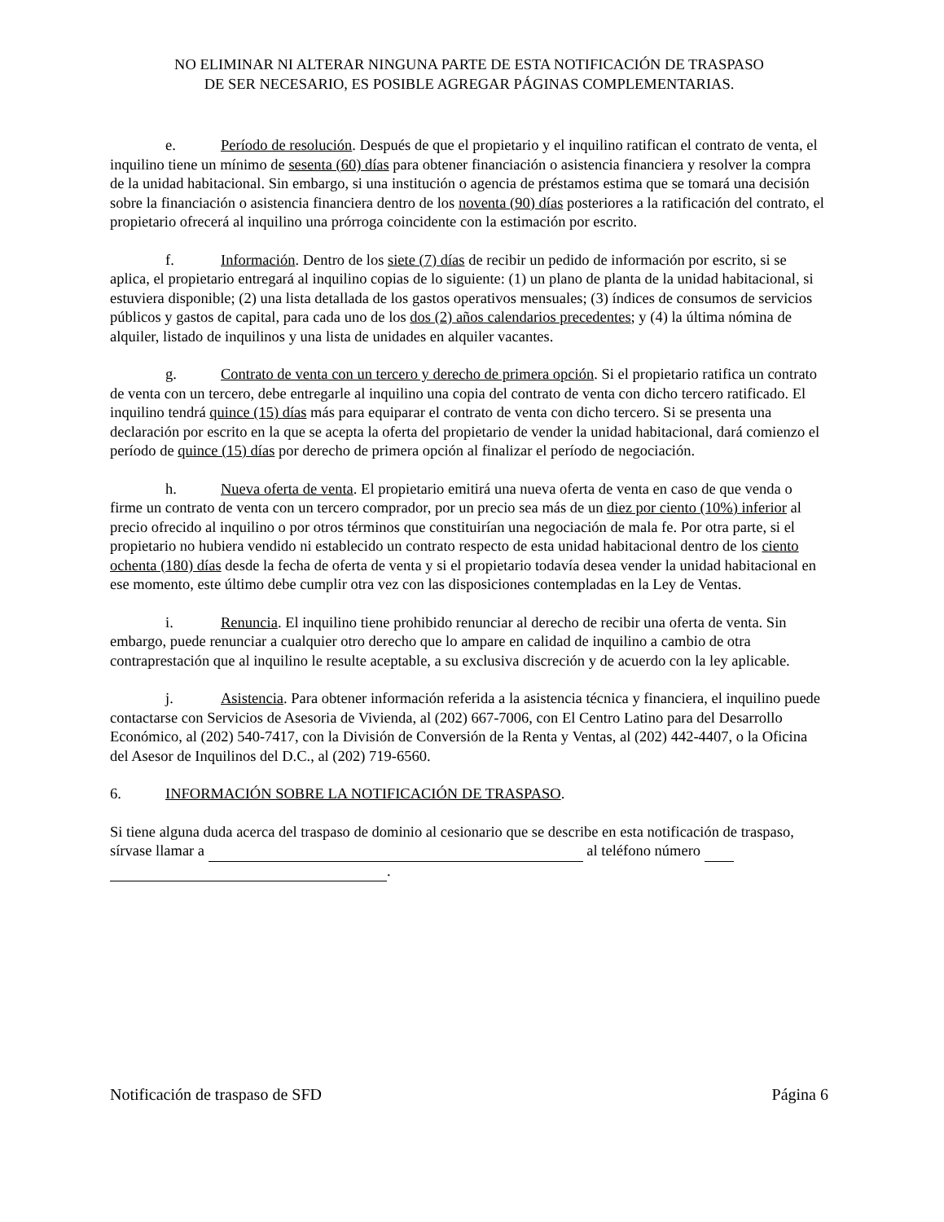NO ELIMINAR NI ALTERAR NINGUNA PARTE DE ESTA NOTIFICACIÓN DE TRASPASO
DE SER NECESARIO, ES POSIBLE AGREGAR PÁGINAS COMPLEMENTARIAS.
e. Período de resolución. Después de que el propietario y el inquilino ratifican el contrato de venta, el inquilino tiene un mínimo de sesenta (60) días para obtener financiación o asistencia financiera y resolver la compra de la unidad habitacional. Sin embargo, si una institución o agencia de préstamos estima que se tomará una decisión sobre la financiación o asistencia financiera dentro de los noventa (90) días posteriores a la ratificación del contrato, el propietario ofrecerá al inquilino una prórroga coincidente con la estimación por escrito.
f. Información. Dentro de los siete (7) días de recibir un pedido de información por escrito, si se aplica, el propietario entregará al inquilino copias de lo siguiente: (1) un plano de planta de la unidad habitacional, si estuviera disponible; (2) una lista detallada de los gastos operativos mensuales; (3) índices de consumos de servicios públicos y gastos de capital, para cada uno de los dos (2) años calendarios precedentes; y (4) la última nómina de alquiler, listado de inquilinos y una lista de unidades en alquiler vacantes.
g. Contrato de venta con un tercero y derecho de primera opción. Si el propietario ratifica un contrato de venta con un tercero, debe entregarle al inquilino una copia del contrato de venta con dicho tercero ratificado. El inquilino tendrá quince (15) días más para equiparar el contrato de venta con dicho tercero. Si se presenta una declaración por escrito en la que se acepta la oferta del propietario de vender la unidad habitacional, dará comienzo el período de quince (15) días por derecho de primera opción al finalizar el período de negociación.
h. Nueva oferta de venta. El propietario emitirá una nueva oferta de venta en caso de que venda o firme un contrato de venta con un tercero comprador, por un precio sea más de un diez por ciento (10%) inferior al precio ofrecido al inquilino o por otros términos que constituirían una negociación de mala fe. Por otra parte, si el propietario no hubiera vendido ni establecido un contrato respecto de esta unidad habitacional dentro de los ciento ochenta (180) días desde la fecha de oferta de venta y si el propietario todavía desea vender la unidad habitacional en ese momento, este último debe cumplir otra vez con las disposiciones contempladas en la Ley de Ventas.
i. Renuncia. El inquilino tiene prohibido renunciar al derecho de recibir una oferta de venta. Sin embargo, puede renunciar a cualquier otro derecho que lo ampare en calidad de inquilino a cambio de otra contraprestación que al inquilino le resulte aceptable, a su exclusiva discreción y de acuerdo con la ley aplicable.
j. Asistencia. Para obtener información referida a la asistencia técnica y financiera, el inquilino puede contactarse con Servicios de Asesoria de Vivienda, al (202) 667-7006, con El Centro Latino para del Desarrollo Económico, al (202) 540-7417, con la División de Conversión de la Renta y Ventas, al (202) 442-4407, o la Oficina del Asesor de Inquilinos del D.C., al (202) 719-6560.
6. INFORMACIÓN SOBRE LA NOTIFICACIÓN DE TRASPASO.
Si tiene alguna duda acerca del traspaso de dominio al cesionario que se describe en esta notificación de traspaso, sírvase llamar a al teléfono número
.
Notificación de traspaso de SFD Página 6